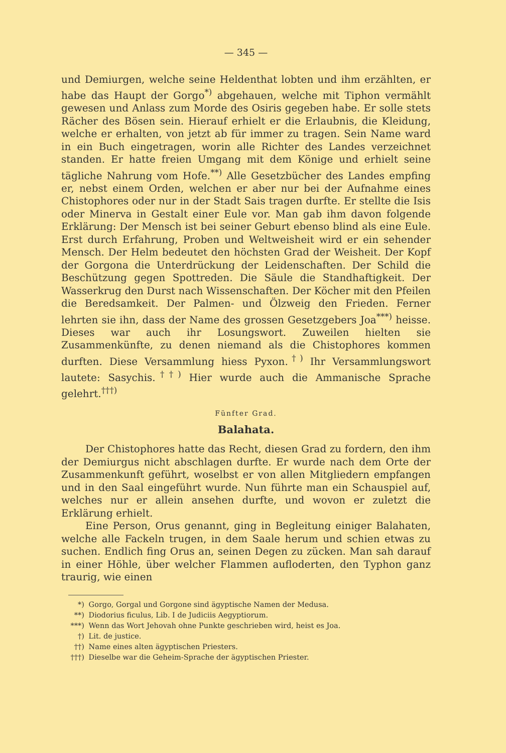— 345 —
und Demiurgen, welche seine Heldenthat lobten und ihm erzählten, er habe das Haupt der Gorgo<sup>*)</sup> abgehauen, welche mit Tiphon vermählt gewesen und Anlass zum Morde des Osiris gegeben habe. Er solle stets Rächer des Bösen sein. Hierauf erhielt er die Erlaubnis, die Kleidung, welche er erhalten, von jetzt ab für immer zu tragen. Sein Name ward in ein Buch eingetragen, worin alle Richter des Landes verzeichnet standen. Er hatte freien Umgang mit dem Könige und erhielt seine tägliche Nahrung vom Hofe.<sup>**)</sup> Alle Gesetzbücher des Landes empfing er, nebst einem Orden, welchen er aber nur bei der Aufnahme eines Chistophores oder nur in der Stadt Sais tragen durfte. Er stellte die Isis oder Minerva in Gestalt einer Eule vor. Man gab ihm davon folgende Erklärung: Der Mensch ist bei seiner Geburt ebenso blind als eine Eule. Erst durch Erfahrung, Proben und Weltweisheit wird er ein sehender Mensch. Der Helm bedeutet den höchsten Grad der Weisheit. Der Kopf der Gorgona die Unterdrückung der Leidenschaften. Der Schild die Beschützung gegen Spottreden. Die Säule die Standhaftigkeit. Der Wasserkrug den Durst nach Wissenschaften. Der Köcher mit den Pfeilen die Beredsamkeit. Der Palmen- und Ölzweig den Frieden. Ferner lehrten sie ihn, dass der Name des grossen Gesetzgebers Joa<sup>***)</sup> heisse. Dieses war auch ihr Losungswort. Zuweilen hielten sie Zusammenkünfte, zu denen niemand als die Chistophores kommen durften. Diese Versammlung hiess Pyxon.<sup>†)</sup> Ihr Versammlungswort lautete: Sasychis.<sup>††)</sup> Hier wurde auch die Ammanische Sprache gelehrt.<sup>†††)</sup>
Fünfter Grad.
Balahata.
Der Chistophores hatte das Recht, diesen Grad zu fordern, den ihm der Demiurgus nicht abschlagen durfte. Er wurde nach dem Orte der Zusammenkunft geführt, woselbst er von allen Mitgliedern empfangen und in den Saal eingeführt wurde. Nun führte man ein Schauspiel auf, welches nur er allein ansehen durfte, und wovon er zuletzt die Erklärung erhielt.
Eine Person, Orus genannt, ging in Begleitung einiger Balahaten, welche alle Fackeln trugen, in dem Saale herum und schien etwas zu suchen. Endlich fing Orus an, seinen Degen zu zücken. Man sah darauf in einer Höhle, über welcher Flammen aufloderten, den Typhon ganz traurig, wie einen
*) Gorgo, Gorgal und Gorgone sind ägyptische Namen der Medusa.
**) Diodorius ficulus, Lib. I de Judiciis Aegyptiorum.
***) Wenn das Wort Jehovah ohne Punkte geschrieben wird, heist es Joa.
†) Lit. de justice.
††) Name eines alten ägyptischen Priesters.
†††) Dieselbe war die Geheim-Sprache der ägyptischen Priester.